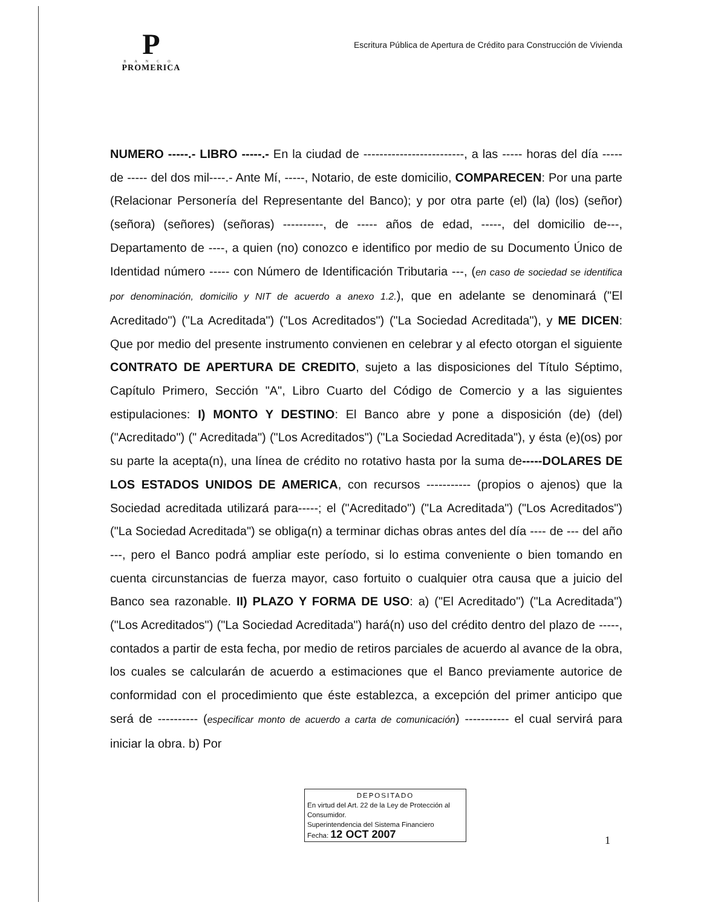P
BANCO
PROMERICA
Escritura Pública de Apertura de Crédito para Construcción de Vivienda
NUMERO -----.- LIBRO -----.- En la ciudad de -------------------------, a las ----- horas del día ----- de ----- del dos mil----.- Ante Mí, -----, Notario, de este domicilio, COMPARECEN: Por una parte (Relacionar Personería del Representante del Banco); y por otra parte (el) (la) (los) (señor) (señora) (señores) (señoras) ----------, de ----- años de edad, -----, del domicilio de---, Departamento de ----, a quien (no) conozco e identifico por medio de su Documento Único de Identidad número ----- con Número de Identificación Tributaria ---, (en caso de sociedad se identifica por denominación, domicilio y NIT de acuerdo a anexo 1.2.), que en adelante se denominará ("El Acreditado") ("La Acreditada") ("Los Acreditados") ("La Sociedad Acreditada"), y ME DICEN: Que por medio del presente instrumento convienen en celebrar y al efecto otorgan el siguiente CONTRATO DE APERTURA DE CREDITO, sujeto a las disposiciones del Título Séptimo, Capítulo Primero, Sección "A", Libro Cuarto del Código de Comercio y a las siguientes estipulaciones: I) MONTO Y DESTINO: El Banco abre y pone a disposición (de) (del) ("Acreditado") (" Acreditada") ("Los Acreditados") ("La Sociedad Acreditada"), y ésta (e)(os) por su parte la acepta(n), una línea de crédito no rotativo hasta por la suma de-----DOLARES DE LOS ESTADOS UNIDOS DE AMERICA, con recursos ----------- (propios o ajenos) que la Sociedad acreditada utilizará para-----; el ("Acreditado") ("La Acreditada") ("Los Acreditados") ("La Sociedad Acreditada") se obliga(n) a terminar dichas obras antes del día ---- de --- del año ---, pero el Banco podrá ampliar este período, si lo estima conveniente o bien tomando en cuenta circunstancias de fuerza mayor, caso fortuito o cualquier otra causa que a juicio del Banco sea razonable. II) PLAZO Y FORMA DE USO: a) ("El Acreditado") ("La Acreditada") ("Los Acreditados") ("La Sociedad Acreditada") hará(n) uso del crédito dentro del plazo de -----, contados a partir de esta fecha, por medio de retiros parciales de acuerdo al avance de la obra, los cuales se calcularán de acuerdo a estimaciones que el Banco previamente autorice de conformidad con el procedimiento que éste establezca, a excepción del primer anticipo que será de ---------- (especificar monto de acuerdo a carta de comunicación) ----------- el cual servirá para iniciar la obra. b) Por
DEPOSITADO
En virtud del Art. 22 de la Ley de Protección al Consumidor.
Superintendencia del Sistema Financiero
Fecha: 12 OCT 2007
1